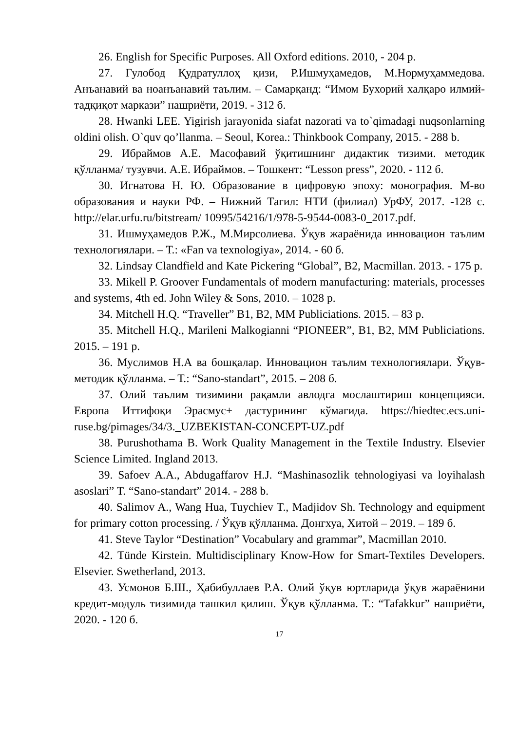26. English for Specific Purposes. All Oxford editions. 2010, - 204 p.
27. Гулобод Қудратуллоҳ қизи, Р.Ишмуҳамедов, М.Нормуҳаммедова. Анъанавий ва ноанъанавий таълим. – Самарқанд: “Имом Бухорий халқаро илмий-тадқиқот маркази” нашриёти, 2019. - 312 б.
28. Hwanki LEE. Yigirish jarayonida siafat nazorati va to`qimadagi nuqsonlarning oldini olish. O`quv qo’llanma. – Seoul, Korea.: Thinkbook Company, 2015. - 288 b.
29. Ибраймов А.Е. Масофавий ўқитишнинг дидактик тизими. методик қўлланма/ тузувчи. А.Е. Ибраймов. – Тошкент: “Lesson press”, 2020. - 112 б.
30. Игнатова Н. Ю. Образование в цифровую эпоху: монография. М-во образования и науки РФ. – Нижний Тагил: НТИ (филиал) УрФУ, 2017. -128 с. http://elar.urfu.ru/bitstream/ 10995/54216/1/978-5-9544-0083-0_2017.pdf.
31. Ишмуҳамедов Р.Ж., М.Мирсолиева. Ўқув жараёнида инновацион таълим технологиялари. – Т.: «Fan va texnologiya», 2014. - 60 б.
32. Lindsay Clandfield and Kate Pickering “Global”, B2, Macmillan. 2013. - 175 p.
33. Mikell P. Groover Fundamentals of modern manufacturing: materials, processes and systems, 4th ed. John Wiley & Sons, 2010. – 1028 p.
34. Mitchell H.Q. “Traveller” B1, B2, MM Publiciations. 2015. – 83 p.
35. Mitchell H.Q., Marileni Malkogianni “PIONEER”, B1, B2, MM Publiciations. 2015. – 191 p.
36. Муслимов Н.А ва бошқалар. Инновацион таълим технологиялари. Ўқув-методик қўлланма. – Т.: “Sano-standart”, 2015. – 208 б.
37. Олий таълим тизимини рақамли авлодга мослаштириш концепцияси. Европа Иттифоқи Эрасмус+ дастурининг кўмагида. https://hiedtec.ecs.uni-ruse.bg/pimages/34/3._UZBEKISTAN-CONCEPT-UZ.pdf
38. Purushothama B. Work Quality Management in the Textile Industry. Elsevier Science Limited. Ingland 2013.
39. Safoev A.A., Abdugaffarov H.J. “Mashinasozlik tehnologiyasi va loyihalash asoslari” T. “Sano-standart” 2014. - 288 b.
40. Salimov A., Wang Hua, Tuychiev T., Madjidov Sh. Technology and equipment for primary cotton processing. / Ўқув қўлланма. Донгхуа, Хитой – 2019. – 189 б.
41. Steve Taylor “Destination” Vocabulary and grammar”, Macmillan 2010.
42. Tünde Kirstein. Multidisciplinary Know-How for Smart-Textiles Developers. Elsevier. Swetherland, 2013.
43. Усмонов Б.Ш., Ҳабибуллаев Р.А. Олий ўқув юртларида ўқув жараёнини кредит-модуль тизимида ташкил қилиш. Ўқув қўлланма. Т.: “Tafakkur” нашриёти, 2020. - 120 б.
17